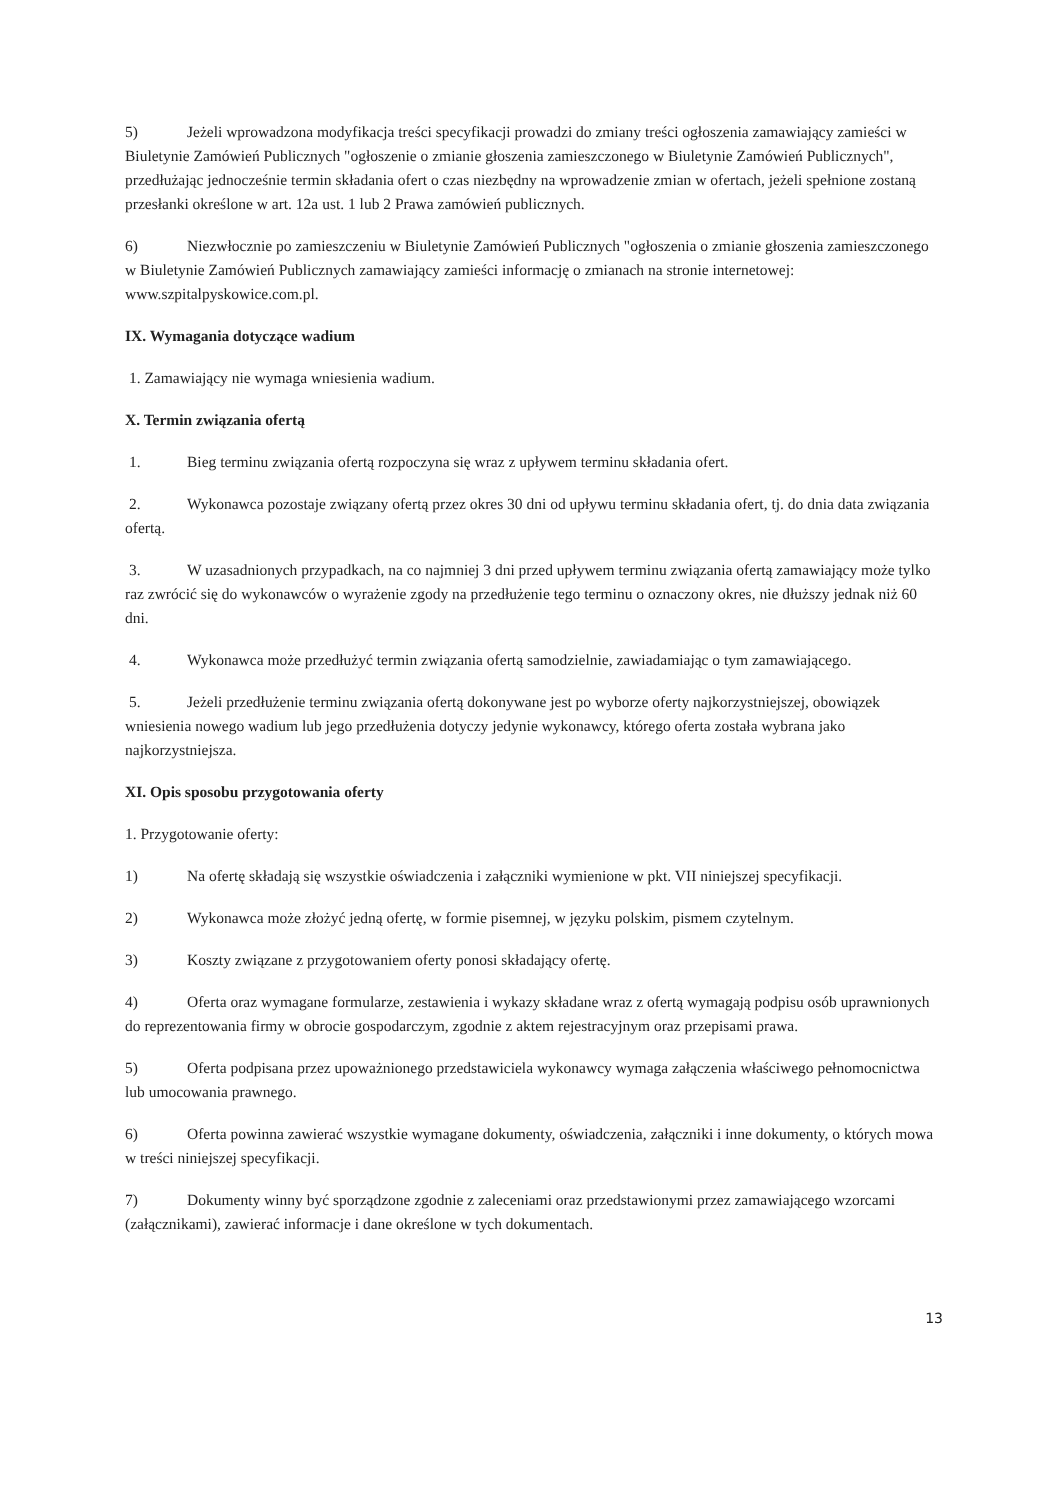5) Jeżeli wprowadzona modyfikacja treści specyfikacji prowadzi do zmiany treści ogłoszenia zamawiający zamieści w Biuletynie Zamówień Publicznych "ogłoszenie o zmianie głoszenia zamieszczonego w Biuletynie Zamówień Publicznych", przedłużając jednocześnie termin składania ofert o czas niezbędny na wprowadzenie zmian w ofertach, jeżeli spełnione zostaną przesłanki określone w art. 12a ust. 1 lub 2 Prawa zamówień publicznych.
6) Niezwłocznie po zamieszczeniu w Biuletynie Zamówień Publicznych "ogłoszenia o zmianie głoszenia zamieszczonego w Biuletynie Zamówień Publicznych zamawiający zamieści informację o zmianach na stronie internetowej: www.szpitalpyskowice.com.pl.
IX. Wymagania dotyczące wadium
1. Zamawiający nie wymaga wniesienia wadium.
X. Termin związania ofertą
1. Bieg terminu związania ofertą rozpoczyna się wraz z upływem terminu składania ofert.
2. Wykonawca pozostaje związany ofertą przez okres 30 dni od upływu terminu składania ofert, tj. do dnia data związania ofertą.
3. W uzasadnionych przypadkach, na co najmniej 3 dni przed upływem terminu związania ofertą zamawiający może tylko raz zwrócić się do wykonawców o wyrażenie zgody na przedłużenie tego terminu o oznaczony okres, nie dłuższy jednak niż 60 dni.
4. Wykonawca może przedłużyć termin związania ofertą samodzielnie, zawiadamiając o tym zamawiającego.
5. Jeżeli przedłużenie terminu związania ofertą dokonywane jest po wyborze oferty najkorzystniejszej, obowiązek wniesienia nowego wadium lub jego przedłużenia dotyczy jedynie wykonawcy, którego oferta została wybrana jako najkorzystniejsza.
XI. Opis sposobu przygotowania oferty
1. Przygotowanie oferty:
1) Na ofertę składają się wszystkie oświadczenia i załączniki wymienione w pkt. VII niniejszej specyfikacji.
2) Wykonawca może złożyć jedną ofertę, w formie pisemnej, w języku polskim, pismem czytelnym.
3) Koszty związane z przygotowaniem oferty ponosi składający ofertę.
4) Oferta oraz wymagane formularze, zestawienia i wykazy składane wraz z ofertą wymagają podpisu osób uprawnionych do reprezentowania firmy w obrocie gospodarczym, zgodnie z aktem rejestracyjnym oraz przepisami prawa.
5) Oferta podpisana przez upoważnionego przedstawiciela wykonawcy wymaga załączenia właściwego pełnomocnictwa lub umocowania prawnego.
6) Oferta powinna zawierać wszystkie wymagane dokumenty, oświadczenia, załączniki i inne dokumenty, o których mowa w treści niniejszej specyfikacji.
7) Dokumenty winny być sporządzone zgodnie z zaleceniami oraz przedstawionymi przez zamawiającego wzorcami (załącznikami), zawierać informacje i dane określone w tych dokumentach.
13